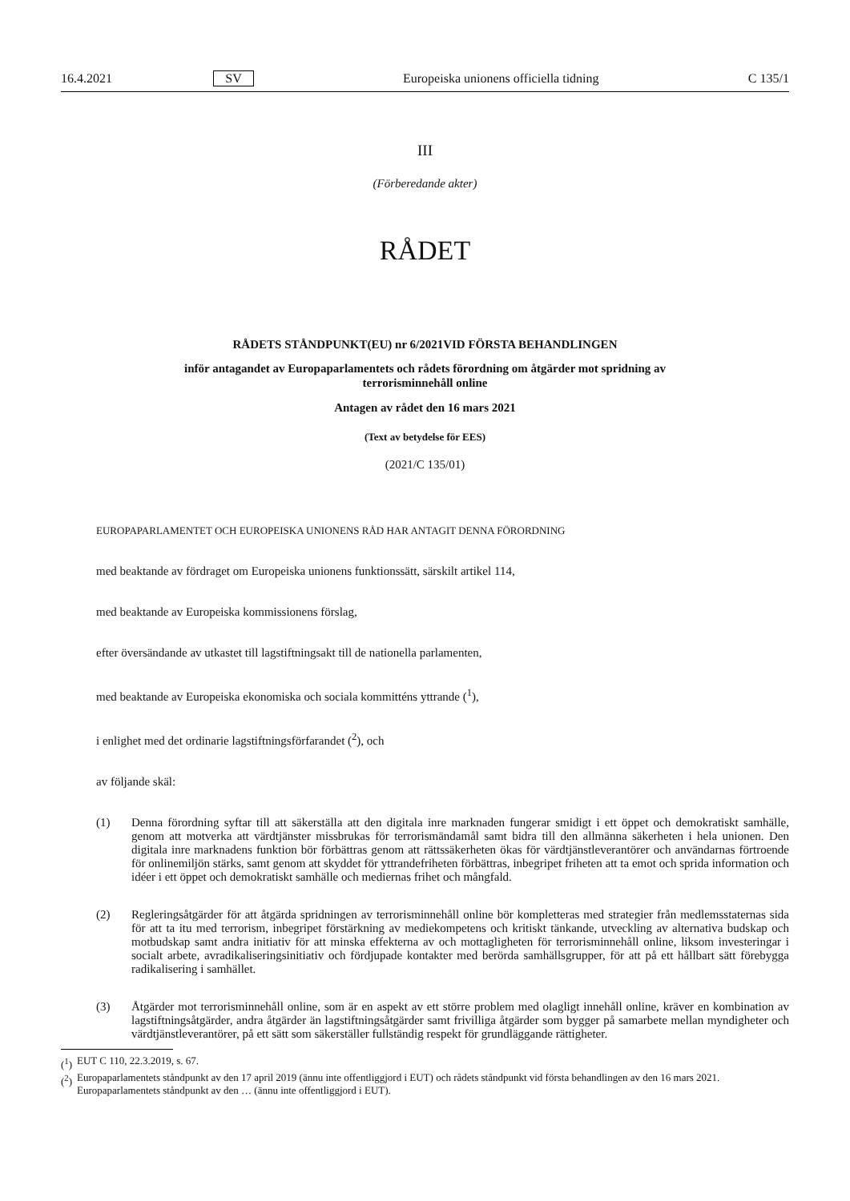16.4.2021 SV Europeiska unionens officiella tidning C 135/1
III
(Förberedande akter)
RÅDET
RÅDETS STÅNDPUNKT(EU) nr 6/2021VID FÖRSTA BEHANDLINGEN
inför antagandet av Europaparlamentets och rådets förordning om åtgärder mot spridning av
terrorisminnehåll online
Antagen av rådet den 16 mars 2021
(Text av betydelse för EES)
(2021/C 135/01)
EUROPAPARLAMENTET OCH EUROPEISKA UNIONENS RÅD HAR ANTAGIT DENNA FÖRORDNING
med beaktande av fördraget om Europeiska unionens funktionssätt, särskilt artikel 114,
med beaktande av Europeiska kommissionens förslag,
efter översändande av utkastet till lagstiftningsakt till de nationella parlamenten,
med beaktande av Europeiska ekonomiska och sociala kommitténs yttrande (<sup>1</sup>),
i enlighet med det ordinarie lagstiftningsförfarandet (<sup>2</sup>), och
av följande skäl:
(1) Denna förordning syftar till att säkerställa att den digitala inre marknaden fungerar smidigt i ett öppet och demokratiskt samhälle, genom att motverka att värdtjänster missbrukas för terrorismändamål samt bidra till den allmänna säkerheten i hela unionen. Den digitala inre marknadens funktion bör förbättras genom att rättssäkerheten ökas för värdtjänstleverantörer och användarnas förtroende för onlinemiljön stärks, samt genom att skyddet för yttrandefriheten förbättras, inbegripet friheten att ta emot och sprida information och idéer i ett öppet och demokratiskt samhälle och mediernas frihet och mångfald.
(2) Regleringsåtgärder för att åtgärda spridningen av terrorisminnehåll online bör kompletteras med strategier från medlemsstaternas sida för att ta itu med terrorism, inbegripet förstärkning av mediekompetens och kritiskt tänkande, utveckling av alternativa budskap och motbudskap samt andra initiativ för att minska effekterna av och mottagligheten för terrorisminnehåll online, liksom investeringar i socialt arbete, avradikaliseringsinitiativ och fördjupade kontakter med berörda samhällsgrupper, för att på ett hållbart sätt förebygga radikalisering i samhället.
(3) Åtgärder mot terrorisminnehåll online, som är en aspekt av ett större problem med olagligt innehåll online, kräver en kombination av lagstiftningsåtgärder, andra åtgärder än lagstiftningsåtgärder samt frivilliga åtgärder som bygger på samarbete mellan myndigheter och värdtjänstleverantörer, på ett sätt som säkerställer fullständig respekt för grundläggande rättigheter.
(<sup>1</sup>) EUT C 110, 22.3.2019, s. 67.
(<sup>2</sup>) Europaparlamentets ståndpunkt av den 17 april 2019 (ännu inte offentliggjord i EUT) och rådets ståndpunkt vid första behandlingen av den 16 mars 2021. Europaparlamentets ståndpunkt av den … (ännu inte offentliggjord i EUT).